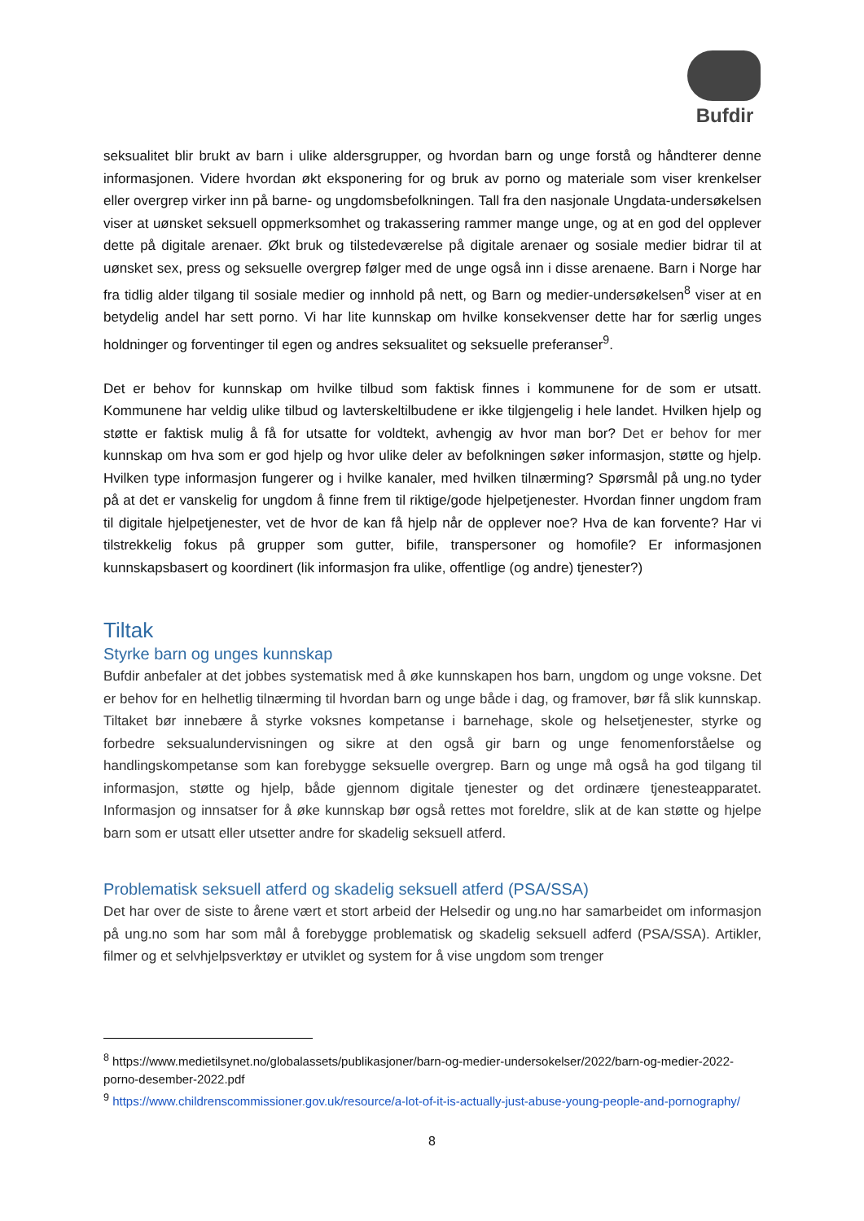Bufdir
seksualitet blir brukt av barn i ulike aldersgrupper, og hvordan barn og unge forstå og håndterer denne informasjonen. Videre hvordan økt eksponering for og bruk av porno og materiale som viser krenkelser eller overgrep virker inn på barne- og ungdomsbefolkningen. Tall fra den nasjonale Ungdata-undersøkelsen viser at uønsket seksuell oppmerksomhet og trakassering rammer mange unge, og at en god del opplever dette på digitale arenaer. Økt bruk og tilstedeværelse på digitale arenaer og sosiale medier bidrar til at uønsket sex, press og seksuelle overgrep følger med de unge også inn i disse arenaene. Barn i Norge har fra tidlig alder tilgang til sosiale medier og innhold på nett, og Barn og medier-undersøkelsen<sup>8</sup> viser at en betydelig andel har sett porno. Vi har lite kunnskap om hvilke konsekvenser dette har for særlig unges holdninger og forventinger til egen og andres seksualitet og seksuelle preferanser<sup>9</sup>.
Det er behov for kunnskap om hvilke tilbud som faktisk finnes i kommunene for de som er utsatt. Kommunene har veldig ulike tilbud og lavterskeltilbudene er ikke tilgjengelig i hele landet. Hvilken hjelp og støtte er faktisk mulig å få for utsatte for voldtekt, avhengig av hvor man bor? Det er behov for mer kunnskap om hva som er god hjelp og hvor ulike deler av befolkningen søker informasjon, støtte og hjelp. Hvilken type informasjon fungerer og i hvilke kanaler, med hvilken tilnærming? Spørsmål på ung.no tyder på at det er vanskelig for ungdom å finne frem til riktige/gode hjelpetjenester. Hvordan finner ungdom fram til digitale hjelpetjenester, vet de hvor de kan få hjelp når de opplever noe? Hva de kan forvente? Har vi tilstrekkelig fokus på grupper som gutter, bifile, transpersoner og homofile? Er informasjonen kunnskapsbasert og koordinert (lik informasjon fra ulike, offentlige (og andre) tjenester?)
Tiltak
Styrke barn og unges kunnskap
Bufdir anbefaler at det jobbes systematisk med å øke kunnskapen hos barn, ungdom og unge voksne. Det er behov for en helhetlig tilnærming til hvordan barn og unge både i dag, og framover, bør få slik kunnskap. Tiltaket bør innebære å styrke voksnes kompetanse i barnehage, skole og helsetjenester, styrke og forbedre seksualundervisningen og sikre at den også gir barn og unge fenomenforståelse og handlingskompetanse som kan forebygge seksuelle overgrep. Barn og unge må også ha god tilgang til informasjon, støtte og hjelp, både gjennom digitale tjenester og det ordinære tjenesteapparatet. Informasjon og innsatser for å øke kunnskap bør også rettes mot foreldre, slik at de kan støtte og hjelpe barn som er utsatt eller utsetter andre for skadelig seksuell atferd.
Problematisk seksuell atferd og skadelig seksuell atferd (PSA/SSA)
Det har over de siste to årene vært et stort arbeid der Helsedir og ung.no har samarbeidet om informasjon på ung.no som har som mål å forebygge problematisk og skadelig seksuell adferd (PSA/SSA). Artikler, filmer og et selvhjelpsverktøy er utviklet og system for å vise ungdom som trenger
<sup>8</sup> https://www.medietilsynet.no/globalassets/publikasjoner/barn-og-medier-undersokelser/2022/barn-og-medier-2022-porno-desember-2022.pdf
<sup>9</sup> https://www.childrenscommissioner.gov.uk/resource/a-lot-of-it-is-actually-just-abuse-young-people-and-pornography/
8